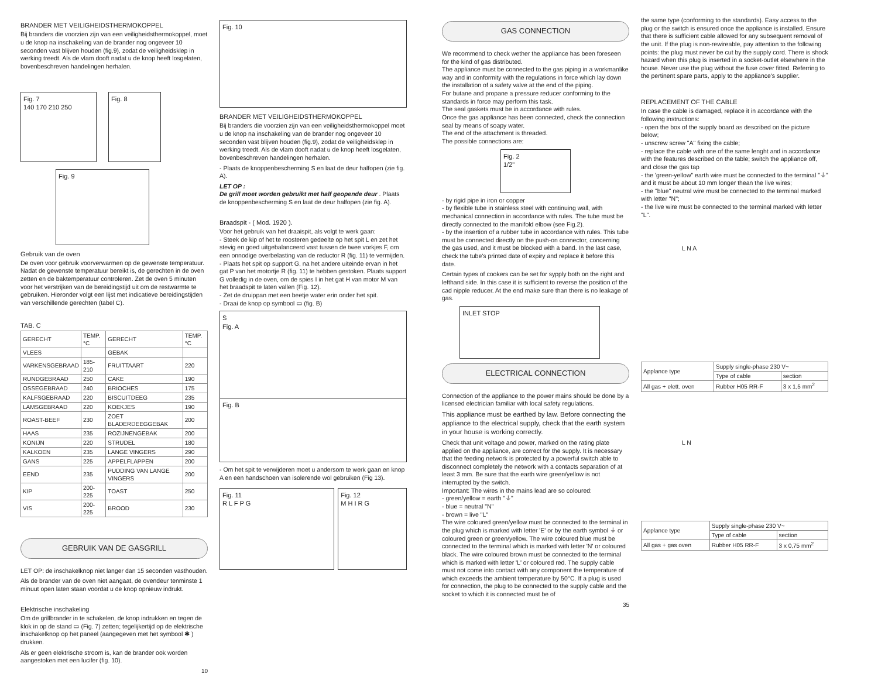BRANDER MET VEILIGHEIDSTHERMOKOPPEL
Bij branders die voorzien zijn van een veiligheidsthermokoppel, moet u de knop na inschakeling van de brander nog ongeveer 10 seconden vast blijven houden (fig.9), zodat de veiligheidsklep in werking treedt. Als de vlam dooft nadat u de knop heeft losgelaten, bovenbeschreven handelingen herhalen.
Fig. 7
140 170 210 250
Fig. 8
Fig. 9
Gebruik van de oven
De oven voor gebruik voorverwarmen op de gewenste temperatuur. Nadat de gewenste temperatuur bereikt is, de gerechten in de oven zetten en de baktemperatuur controleren. Zet de oven 5 minuten voor het verstrijken van de bereidingstijd uit om de restwarmte te gebruiken. Hieronder volgt een lijst met indicatieve bereidingstijden van verschillende gerechten (tabel C).
TAB. C
| GERECHT | TEMP. °C | GERECHT | TEMP. °C |
| --- | --- | --- | --- |
| VLEES | | GEBAK | |
| VARKENSGEBRAAD | 185-210 | FRUITTAART | 220 |
| RUNDGEBRAAD | 250 | CAKE | 190 |
| OSSEGEBRAAD | 240 | BRIOCHES | 175 |
| KALFSGEBRAAD | 220 | BISCUITDEEG | 235 |
| LAMSGEBRAAD | 220 | KOEKJES | 190 |
| ROAST-BEEF | 230 | ZOET BLADERDEEGGEBAK | 200 |
| HAAS | 235 | ROZIJNENGEBAK | 200 |
| KONIJN | 220 | STRUDEL | 180 |
| KALKOEN | 235 | LANGE VINGERS | 290 |
| GANS | 225 | APPELFLAPPEN | 200 |
| EEND | 235 | PUDDING VAN LANGE VINGERS | 200 |
| KIP | 200-225 | TOAST | 250 |
| VIS | 200-225 | BROOD | 230 |
GEBRUIK VAN DE GASGRILL
LET OP: de inschakelknop niet langer dan 15 seconden vasthouden.
Als de brander van de oven niet aangaat, de ovendeur tenminste 1 minuut open laten staan voordat u de knop opnieuw indrukt.
Elektrische inschakeling
Om de grillbrander in te schakelen, de knop indrukken en tegen de klok in op de stand ▭ (Fig. 7) zetten; tegelijkertijd op de elektrische inschakelknop op het paneel (aangegeven met het symbool ✱ ) drukken.
Als er geen elektrische stroom is, kan de brander ook worden aangestoken met een lucifer (fig. 10).
10
Fig. 10
BRANDER MET VEILIGHEIDSTHERMOKOPPEL
Bij branders die voorzien zijn van een veiligheidsthermokoppel moet u de knop na inschakeling van de brander nog ongeveer 10 seconden vast blijven houden (fig.9), zodat de veiligheidsklep in werking treedt. Als de vlam dooft nadat u de knop heeft losgelaten, bovenbeschreven handelingen herhalen.
- Plaats de knoppenbescherming S en laat de deur halfopen (zie fig. A).
LET OP :
De grill moet worden gebruikt met half geopende deur . Plaats de knoppenbescherming S en laat de deur halfopen (zie fig. A).
Braadspit - ( Mod. 1920 ).
Voor het gebruik van het draaispit, als volgt te werk gaan:
- Steek de kip of het te roosteren gedeelte op het spit L en zet het stevig en goed uitgebalanceerd vast tussen de twee vorkjes F, om een onnodige overbelasting van de reductor R (fig. 11) te vermijden.
- Plaats het spit op support G, na het andere uiteinde ervan in het gat P van het motortje R (fig. 11) te hebben gestoken. Plaats support G volledig in de oven, om de spies I in het gat H van motor M van het braadspit te laten vallen (Fig. 12).
- Zet de druippan met een beetje water erin onder het spit.
- Draai de knop op symbool ▭ (fig. B)
S
Fig. A
Fig. B
- Om het spit te verwijderen moet u andersom te werk gaan en knop A en een handschoen van isolerende wol gebruiken (Fig 13).
Fig. 11
R L F P G
Fig. 12
M H I R G
GAS CONNECTION
We recommend to check wether the appliance has been foreseen for the kind of gas distributed.
The appliance must be connected to the gas piping in a workmanlike way and in conformity with the regulations in force which lay down the installation of a safety valve at the end of the piping.
For butane and propane a pressure reducer conforming to the standards in force may perform this task.
The seal gaskets must be in accordance with rules.
Once the gas appliance has been connected, check the connection seal by means of soapy water.
The end of the attachment is threaded.
The possible connections are:
Fig. 2
1/2"
- by rigid pipe in iron or copper
- by flexible tube in stainless steel with continuing wall, with mechanical connection in accordance with rules. The tube must be directly connected to the manifold elbow (see Fig.2).
- by the insertion of a rubber tube in accordance with rules. This tube must be connected directly on the push-on connector, concerning the gas used, and it must be blocked with a band. In the last case, check the tube's printed date of expiry and replace it before this date.
Certain types of cookers can be set for sypply both on the right and lefthand side. In this case it is sufficient to reverse the position of the cad nipple reducer. At the end make sure than there is no leakage of gas.
INLET STOP
ELECTRICAL CONNECTION
Connection of the appliance to the power mains should be done by a licensed electrician familiar with local safety regulations.
This appliance must be earthed by law. Before connecting the appliance to the electrical supply, check that the earth system in your house is working correctly.
Check that unit voltage and power, marked on the rating plate applied on the appliance, are correct for the supply. It is necessary that the feeding network is protected by a powerful switch able to disconnect completely the network with a contacts separation of at least 3 mm. Be sure that the earth wire green/yellow is not interrupted by the switch.
Important: The wires in the mains lead are so coloured:
- green/yellow = earth "⏚"
- blue = neutral "N"
- brown = live "L"
The wire coloured green/yellow must be connected to the terminal in the plug which is marked with letter 'E' or by the earth symbol ⏚ or coloured green or green/yellow. The wire coloured blue must be connected to the terminal which is marked with letter 'N' or coloured black. The wire coloured brown must be connected to the terminal which is marked with letter 'L' or coloured red. The supply cable must not come into contact with any component the temperature of which exceeds the ambient temperature by 50°C. If a plug is used for connection, the plug to be connected to the supply cable and the socket to which it is connected must be of
35
the same type (conforming to the standards). Easy access to the plug or the switch is ensured once the appliance is installed. Ensure that there is sufficient cable allowed for any subsequent removal of the unit. If the plug is non-rewireable, pay attention to the following points: the plug must never be cut by the supply cord. There is shock hazard when this plug is inserted in a socket-outlet elsewhere in the house. Never use the plug without the fuse cover fitted. Referring to the pertinent spare parts, apply to the appliance's supplier.
REPLACEMENT OF THE CABLE
In case the cable is damaged, replace it in accordance with the following instructions:
- open the box of the supply board as described on the picture below;
- unscrew screw "A" fixing the cable;
- replace the cable with one of the same lenght and in accordance with the features described on the table; switch the appliance off, and close the gas tap
- the 'green-yellow" earth wire must be connected to the terminal "⏚" and it must be about 10 mm longer thean the live wires;
- the "blue" neutral wire must be connected to the terminal marked with letter "N";
- the live wire must be connected to the terminal marked with letter "L".
L N A
| Applance type | Supply single-phase 230 V~ | |
| | Type of cable | section |
| All gas + elett. oven | Rubber H05 RR-F | 3 x 1,5 mm<sup>2</sup> |
L N
| Applance type | Supply single-phase 230 V~ | |
| | Type of cable | section |
| All gas + gas oven | Rubber H05 RR-F | 3 x 0,75 mm<sup>2</sup> |